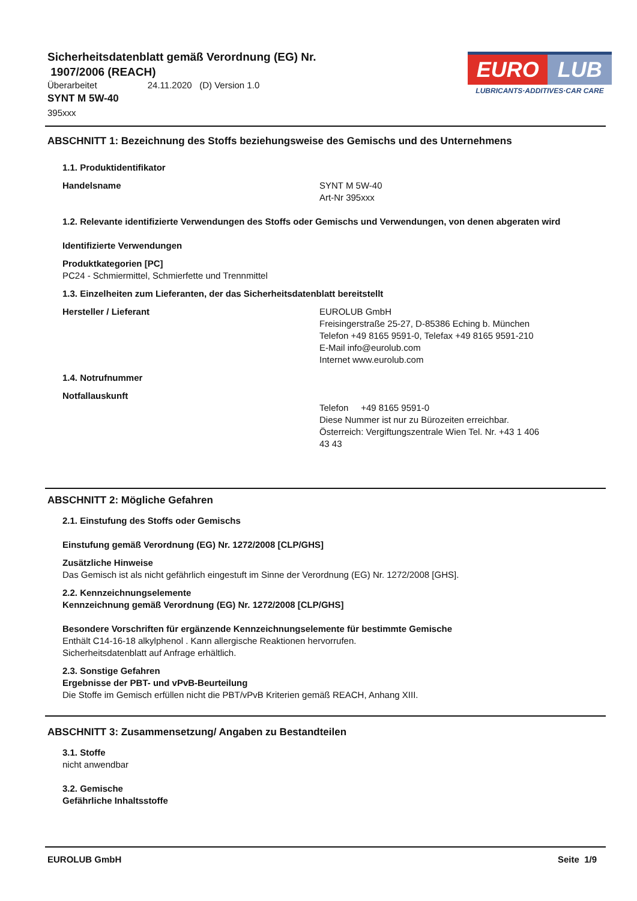Sicherheitsdatenblatt gemäß Verordnung (EG) Nr.
1907/2006 (REACH)
Überarbeitet 24.11.2020 (D) Version 1.0
SYNT M 5W-40
395xxx
EURO LUB
LUBRICANTS·ADDITIVES·CAR CARE
ABSCHNITT 1: Bezeichnung des Stoffs beziehungsweise des Gemischs und des Unternehmens
1.1. Produktidentifikator
Handelsname SYNT M 5W-40
Art-Nr 395xxx
1.2. Relevante identifizierte Verwendungen des Stoffs oder Gemischs und Verwendungen, von denen abgeraten wird
Identifizierte Verwendungen
Produktkategorien [PC]
PC24 - Schmiermittel, Schmierfette und Trennmittel
1.3. Einzelheiten zum Lieferanten, der das Sicherheitsdatenblatt bereitstellt
Hersteller / Lieferant EUROLUB GmbH
Freisingerstraße 25-27, D-85386 Eching b. München
Telefon +49 8165 9591-0, Telefax +49 8165 9591-210
E-Mail info@eurolub.com
Internet www.eurolub.com
1.4. Notrufnummer
Notfallauskunft
Telefon +49 8165 9591-0
Diese Nummer ist nur zu Bürozeiten erreichbar.
Österreich: Vergiftungszentrale Wien Tel. Nr. +43 1 406
43 43
ABSCHNITT 2: Mögliche Gefahren
2.1. Einstufung des Stoffs oder Gemischs
Einstufung gemäß Verordnung (EG) Nr. 1272/2008 [CLP/GHS]
Zusätzliche Hinweise
Das Gemisch ist als nicht gefährlich eingestuft im Sinne der Verordnung (EG) Nr. 1272/2008 [GHS].
2.2. Kennzeichnungselemente
Kennzeichnung gemäß Verordnung (EG) Nr. 1272/2008 [CLP/GHS]
Besondere Vorschriften für ergänzende Kennzeichnungselemente für bestimmte Gemische
Enthält C14-16-18 alkylphenol . Kann allergische Reaktionen hervorrufen.
Sicherheitsdatenblatt auf Anfrage erhältlich.
2.3. Sonstige Gefahren
Ergebnisse der PBT- und vPvB-Beurteilung
Die Stoffe im Gemisch erfüllen nicht die PBT/vPvB Kriterien gemäß REACH, Anhang XIII.
ABSCHNITT 3: Zusammensetzung/ Angaben zu Bestandteilen
3.1. Stoffe
nicht anwendbar
3.2. Gemische
Gefährliche Inhaltsstoffe
EUROLUB GmbH Seite 1/9